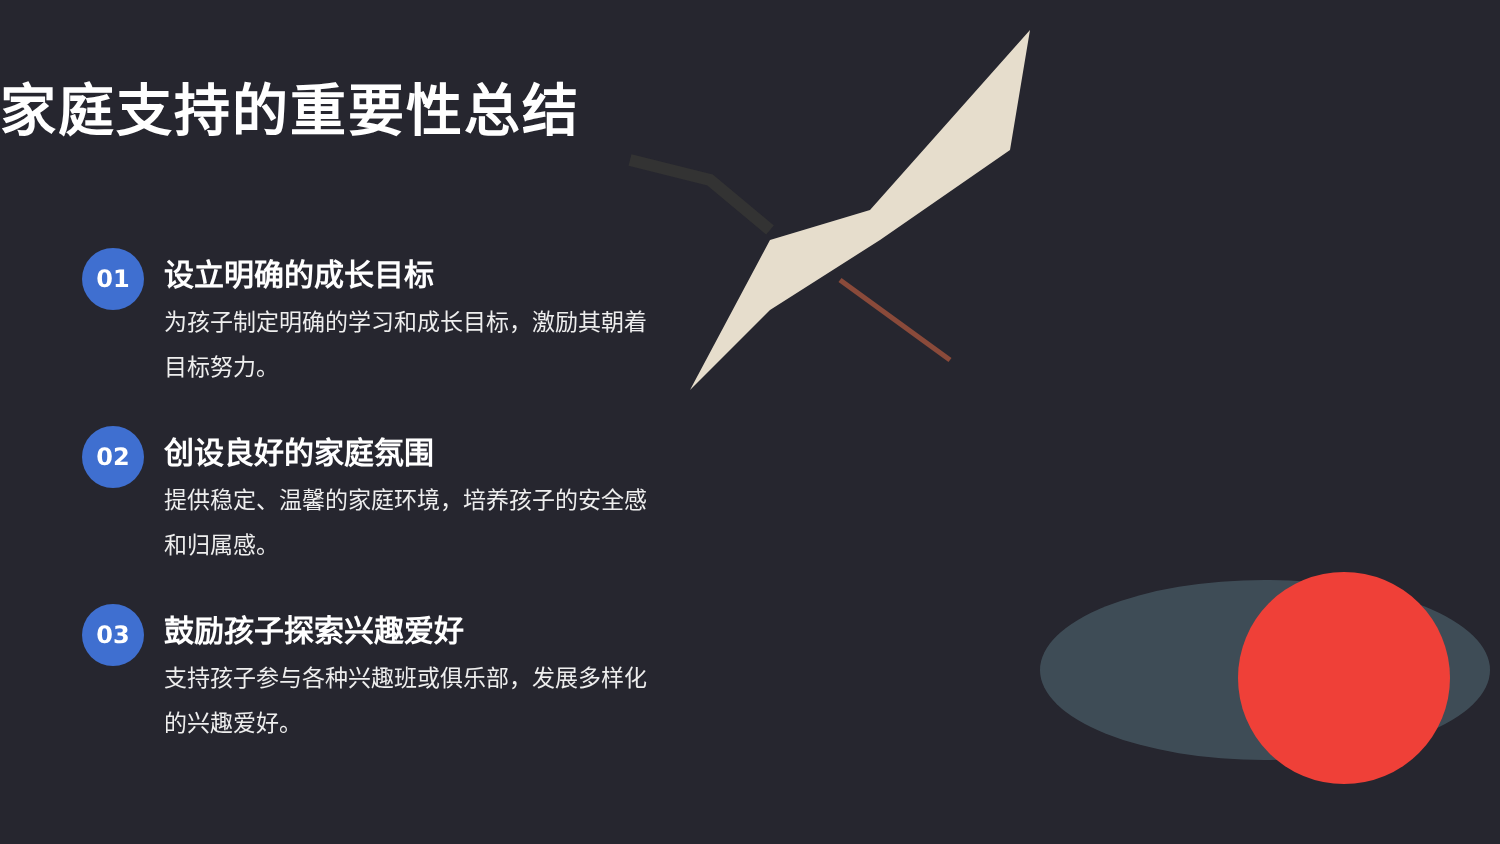家庭支持的重要性总结
01
设立明确的成长目标
为孩子制定明确的学习和成长目标，激励其朝着目标努力。
02
创设良好的家庭氛围
提供稳定、温馨的家庭环境，培养孩子的安全感和归属感。
03
鼓励孩子探索兴趣爱好
支持孩子参与各种兴趣班或俱乐部，发展多样化的兴趣爱好。